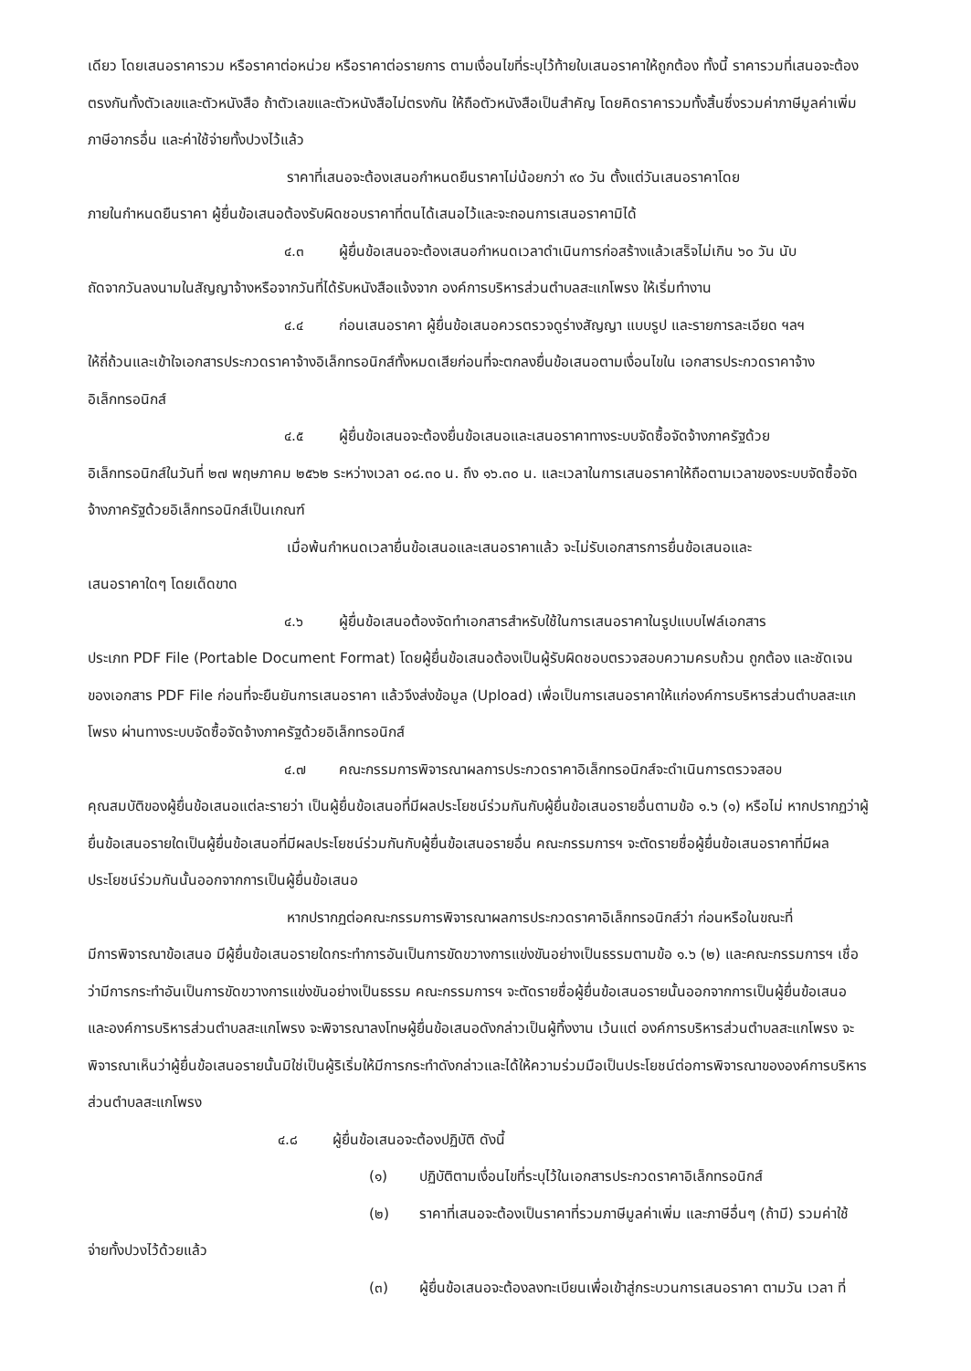เดียว โดยเสนอราคารวม หรือราคาต่อหน่วย หรือราคาต่อรายการ ตามเงื่อนไขที่ระบุไว้ท้ายใบเสนอราคาให้ถูกต้อง ทั้งนี้ ราคารวมที่เสนอจะต้องตรงกันทั้งตัวเลขและตัวหนังสือ ถ้าตัวเลขและตัวหนังสือไม่ตรงกัน ให้ถือตัวหนังสือเป็นสำคัญ โดยคิดราคารวมทั้งสิ้นซึ่งรวมค่าภาษีมูลค่าเพิ่ม ภาษีอากรอื่น และค่าใช้จ่ายทั้งปวงไว้แล้ว
ราคาที่เสนอจะต้องเสนอกำหนดยืนราคาไม่น้อยกว่า ๙๐ วัน ตั้งแต่วันเสนอราคาโดย
ภายในกำหนดยืนราคา ผู้ยื่นข้อเสนอต้องรับผิดชอบราคาที่ตนได้เสนอไว้และจะถอนการเสนอราคามิได้
๔.๓ ผู้ยื่นข้อเสนอจะต้องเสนอกำหนดเวลาดำเนินการก่อสร้างแล้วเสร็จไม่เกิน ๖๐ วัน นับ
ถัดจากวันลงนามในสัญญาจ้างหรือจากวันที่ได้รับหนังสือแจ้งจาก องค์การบริหารส่วนตำบลสะแกโพรง ให้เริ่มทำงาน
๔.๔ ก่อนเสนอราคา ผู้ยื่นข้อเสนอควรตรวจดูร่างสัญญา แบบรูป และรายการละเอียด ฯลฯ
ให้ถี่ถ้วนและเข้าใจเอกสารประกวดราคาจ้างอิเล็กทรอนิกส์ทั้งหมดเสียก่อนที่จะตกลงยื่นข้อเสนอตามเงื่อนไขใน เอกสารประกวดราคาจ้างอิเล็กทรอนิกส์
๔.๕ ผู้ยื่นข้อเสนอจะต้องยื่นข้อเสนอและเสนอราคาทางระบบจัดซื้อจัดจ้างภาครัฐด้วย
อิเล็กทรอนิกส์ในวันที่ ๒๗ พฤษภาคม ๒๕๖๒ ระหว่างเวลา ๐๘.๓๐ น. ถึง ๑๖.๓๐ น. และเวลาในการเสนอราคาให้ถือตามเวลาของระบบจัดซื้อจัดจ้างภาครัฐด้วยอิเล็กทรอนิกส์เป็นเกณฑ์
เมื่อพ้นกำหนดเวลายื่นข้อเสนอและเสนอราคาแล้ว จะไม่รับเอกสารการยื่นข้อเสนอและ
เสนอราคาใดๆ โดยเด็ดขาด
๔.๖ ผู้ยื่นข้อเสนอต้องจัดทำเอกสารสำหรับใช้ในการเสนอราคาในรูปแบบไฟล์เอกสาร
ประเภท PDF File (Portable Document Format) โดยผู้ยื่นข้อเสนอต้องเป็นผู้รับผิดชอบตรวจสอบความครบถ้วน ถูกต้อง และชัดเจนของเอกสาร PDF File ก่อนที่จะยืนยันการเสนอราคา แล้วจึงส่งข้อมูล (Upload) เพื่อเป็นการเสนอราคาให้แก่องค์การบริหารส่วนตำบลสะแกโพรง ผ่านทางระบบจัดซื้อจัดจ้างภาครัฐด้วยอิเล็กทรอนิกส์
๔.๗ คณะกรรมการพิจารณาผลการประกวดราคาอิเล็กทรอนิกส์จะดำเนินการตรวจสอบ
คุณสมบัติของผู้ยื่นข้อเสนอแต่ละรายว่า เป็นผู้ยื่นข้อเสนอที่มีผลประโยชน์ร่วมกันกับผู้ยื่นข้อเสนอรายอื่นตามข้อ ๑.๖ (๑) หรือไม่ หากปรากฏว่าผู้ยื่นข้อเสนอรายใดเป็นผู้ยื่นข้อเสนอที่มีผลประโยชน์ร่วมกันกับผู้ยื่นข้อเสนอรายอื่น คณะกรรมการฯ จะตัดรายชื่อผู้ยื่นข้อเสนอราคาที่มีผลประโยชน์ร่วมกันนั้นออกจากการเป็นผู้ยื่นข้อเสนอ
หากปรากฏต่อคณะกรรมการพิจารณาผลการประกวดราคาอิเล็กทรอนิกส์ว่า ก่อนหรือในขณะที่
มีการพิจารณาข้อเสนอ มีผู้ยื่นข้อเสนอรายใดกระทำการอันเป็นการขัดขวางการแข่งขันอย่างเป็นธรรมตามข้อ ๑.๖ (๒) และคณะกรรมการฯ เชื่อว่ามีการกระทำอันเป็นการขัดขวางการแข่งขันอย่างเป็นธรรม คณะกรรมการฯ จะตัดรายชื่อผู้ยื่นข้อเสนอรายนั้นออกจากการเป็นผู้ยื่นข้อเสนอ และองค์การบริหารส่วนตำบลสะแกโพรง จะพิจารณาลงโทษผู้ยื่นข้อเสนอดังกล่าวเป็นผู้ทิ้งงาน เว้นแต่ องค์การบริหารส่วนตำบลสะแกโพรง จะพิจารณาเห็นว่าผู้ยื่นข้อเสนอรายนั้นมิใช่เป็นผู้ริเริ่มให้มีการกระทำดังกล่าวและได้ให้ความร่วมมือเป็นประโยชน์ต่อการพิจารณาขององค์การบริหารส่วนตำบลสะแกโพรง
๔.๘ ผู้ยื่นข้อเสนอจะต้องปฏิบัติ ดังนี้
(๑) ปฏิบัติตามเงื่อนไขที่ระบุไว้ในเอกสารประกวดราคาอิเล็กทรอนิกส์
(๒) ราคาที่เสนอจะต้องเป็นราคาที่รวมภาษีมูลค่าเพิ่ม และภาษีอื่นๆ (ถ้ามี) รวมค่าใช้
จ่ายทั้งปวงไว้ด้วยแล้ว
(๓) ผู้ยื่นข้อเสนอจะต้องลงทะเบียนเพื่อเข้าสู่กระบวนการเสนอราคา ตามวัน เวลา ที่